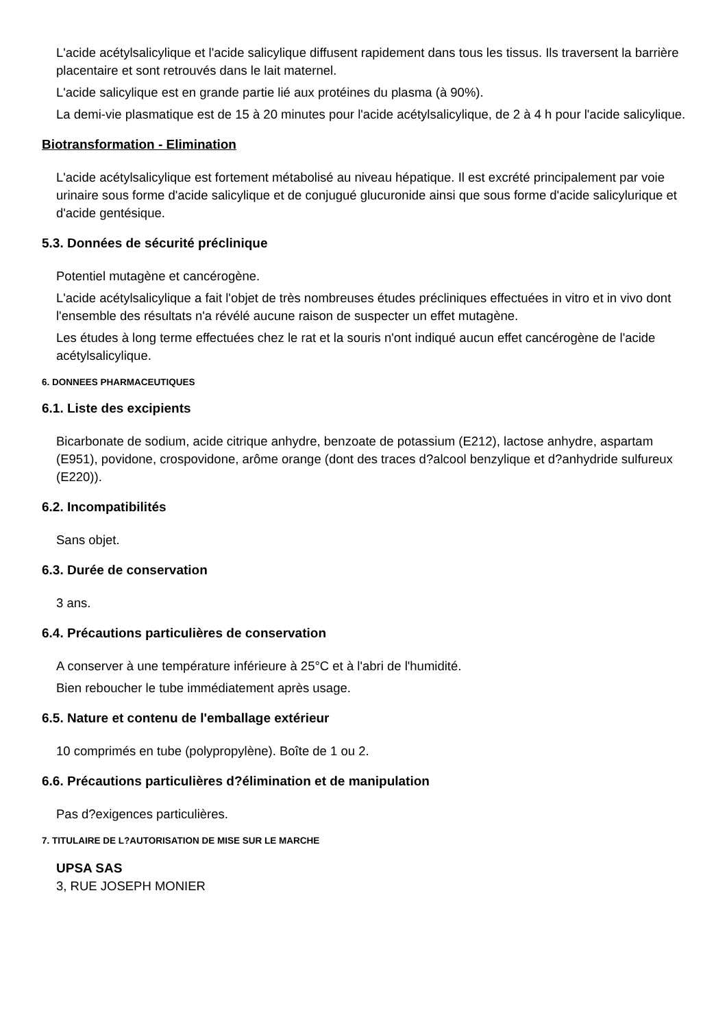L'acide acétylsalicylique et l'acide salicylique diffusent rapidement dans tous les tissus. Ils traversent la barrière placentaire et sont retrouvés dans le lait maternel.
L'acide salicylique est en grande partie lié aux protéines du plasma (à 90%).
La demi-vie plasmatique est de 15 à 20 minutes pour l'acide acétylsalicylique, de 2 à 4 h pour l'acide salicylique.
Biotransformation - Elimination
L'acide acétylsalicylique est fortement métabolisé au niveau hépatique. Il est excrété principalement par voie urinaire sous forme d'acide salicylique et de conjugué glucuronide ainsi que sous forme d'acide salicylurique et d'acide gentésique.
5.3. Données de sécurité préclinique
Potentiel mutagène et cancérogène.
L'acide acétylsalicylique a fait l'objet de très nombreuses études précliniques effectuées in vitro et in vivo dont l'ensemble des résultats n'a révélé aucune raison de suspecter un effet mutagène.
Les études à long terme effectuées chez le rat et la souris n'ont indiqué aucun effet cancérogène de l'acide acétylsalicylique.
6. DONNEES PHARMACEUTIQUES
6.1. Liste des excipients
Bicarbonate de sodium, acide citrique anhydre, benzoate de potassium (E212), lactose anhydre, aspartam (E951), povidone, crospovidone, arôme orange (dont des traces d?alcool benzylique et d?anhydride sulfureux (E220)).
6.2. Incompatibilités
Sans objet.
6.3. Durée de conservation
3 ans.
6.4. Précautions particulières de conservation
A conserver à une température inférieure à 25°C et à l'abri de l'humidité.
Bien reboucher le tube immédiatement après usage.
6.5. Nature et contenu de l'emballage extérieur
10 comprimés en tube (polypropylène). Boîte de 1 ou 2.
6.6. Précautions particulières d?élimination et de manipulation
Pas d?exigences particulières.
7. TITULAIRE DE L?AUTORISATION DE MISE SUR LE MARCHE
UPSA SAS
3, RUE JOSEPH MONIER